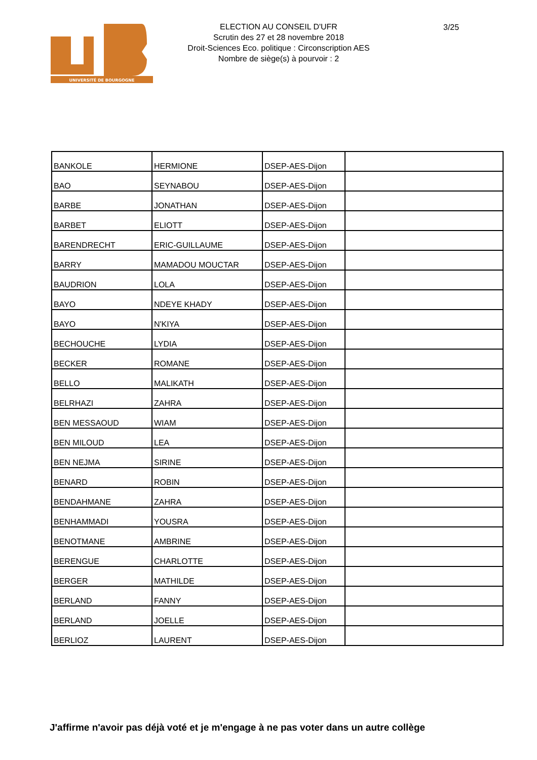UNIVERSITÉ DE BOURGOGNE
ELECTION AU CONSEIL D'UFR
Scrutin des 27 et 28 novembre 2018
Droit-Sciences Eco. politique : Circonscription AES
Nombre de siège(s) à pourvoir : 2
3/25
| BANKOLE | HERMIONE | DSEP-AES-Dijon | |
| BAO | SEYNABOU | DSEP-AES-Dijon | |
| BARBE | JONATHAN | DSEP-AES-Dijon | |
| BARBET | ELIOTT | DSEP-AES-Dijon | |
| BARENDRECHT | ERIC-GUILLAUME | DSEP-AES-Dijon | |
| BARRY | MAMADOU MOUCTAR | DSEP-AES-Dijon | |
| BAUDRION | LOLA | DSEP-AES-Dijon | |
| BAYO | NDEYE KHADY | DSEP-AES-Dijon | |
| BAYO | N'KIYA | DSEP-AES-Dijon | |
| BECHOUCHE | LYDIA | DSEP-AES-Dijon | |
| BECKER | ROMANE | DSEP-AES-Dijon | |
| BELLO | MALIKATH | DSEP-AES-Dijon | |
| BELRHAZI | ZAHRA | DSEP-AES-Dijon | |
| BEN MESSAOUD | WIAM | DSEP-AES-Dijon | |
| BEN MILOUD | LEA | DSEP-AES-Dijon | |
| BEN NEJMA | SIRINE | DSEP-AES-Dijon | |
| BENARD | ROBIN | DSEP-AES-Dijon | |
| BENDAHMANE | ZAHRA | DSEP-AES-Dijon | |
| BENHAMMADI | YOUSRA | DSEP-AES-Dijon | |
| BENOTMANE | AMBRINE | DSEP-AES-Dijon | |
| BERENGUE | CHARLOTTE | DSEP-AES-Dijon | |
| BERGER | MATHILDE | DSEP-AES-Dijon | |
| BERLAND | FANNY | DSEP-AES-Dijon | |
| BERLAND | JOELLE | DSEP-AES-Dijon | |
| BERLIOZ | LAURENT | DSEP-AES-Dijon | |
J'affirme n'avoir pas déjà voté et je m'engage à ne pas voter dans un autre collège